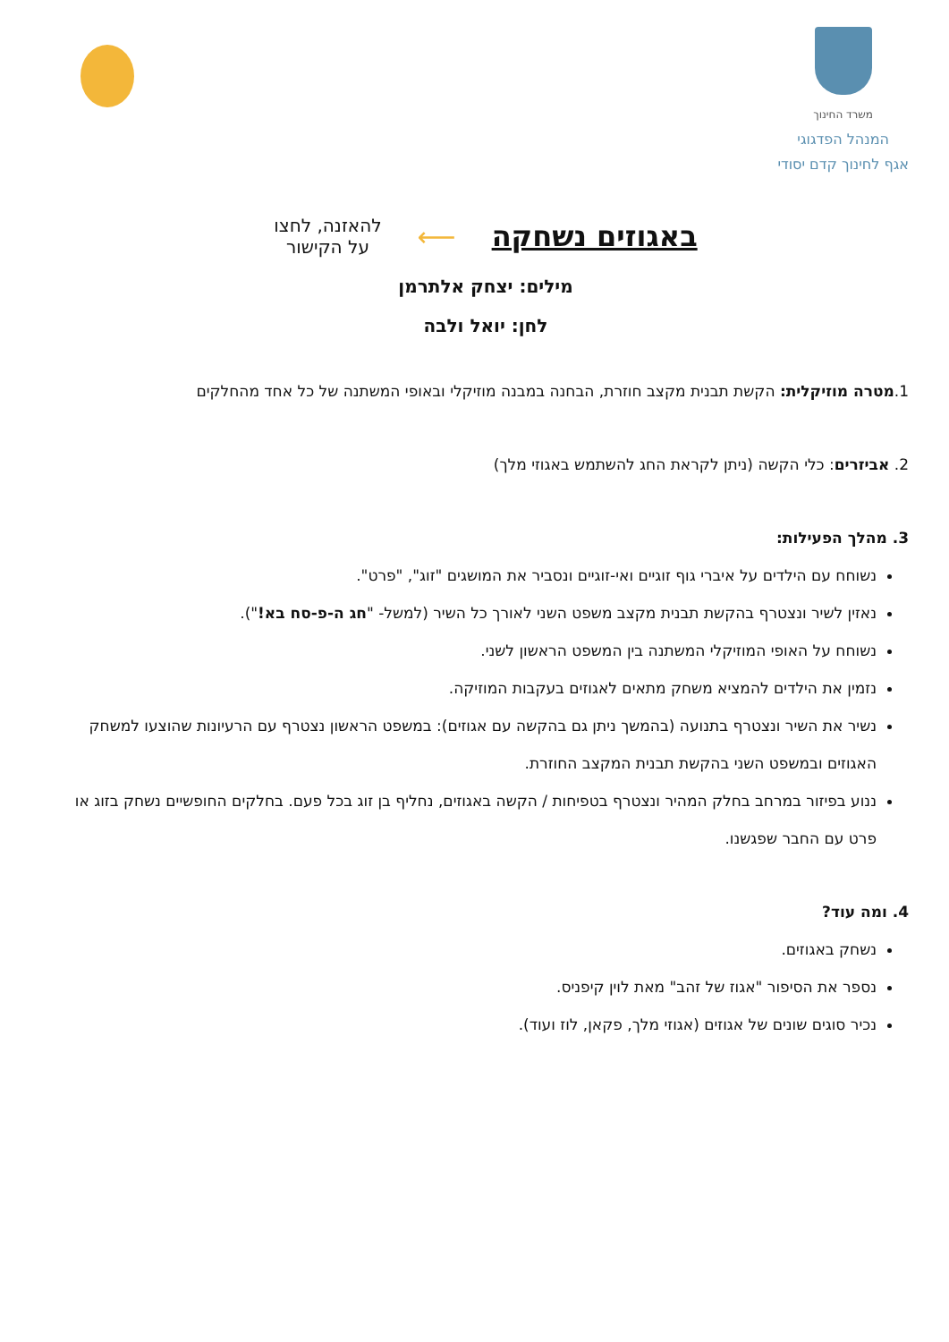משרד החינוך
המנהל הפדגוגי
אגף לחינוך קדם יסודי
באגוזים נשחקה ⟵
להאזנה, לחצו
על הקישור
מילים: יצחק אלתרמן
לחן: יואל ולבה
1.מטרה מוזיקלית: הקשת תבנית מקצב חוזרת, הבחנה במבנה מוזיקלי ובאופי המשתנה של כל אחד מהחלקים
2. אביזרים: כלי הקשה (ניתן לקראת החג להשתמש באגוזי מלך)
3. מהלך הפעילות:
נשוחח עם הילדים על איברי גוף זוגיים ואי-זוגיים ונסביר את המושגים "זוג", "פרט".
נאזין לשיר ונצטרף בהקשת תבנית מקצב משפט השני לאורך כל השיר (למשל- "חג ה-פ-סח בא!").
נשוחח על האופי המוזיקלי המשתנה בין המשפט הראשון לשני.
נזמין את הילדים להמציא משחק מתאים לאגוזים בעקבות המוזיקה.
נשיר את השיר ונצטרף בתנועה (בהמשך ניתן גם בהקשה עם אגוזים): במשפט הראשון נצטרף עם הרעיונות שהוצעו למשחק האגוזים ובמשפט השני בהקשת תבנית המקצב החוזרת.
ננוע בפיזור במרחב בחלק המהיר ונצטרף בטפיחות / הקשה באגוזים, נחליף בן זוג בכל פעם. בחלקים החופשיים נשחק בזוג או פרט עם החבר שפגשנו.
4. ומה עוד?
נשחק באגוזים.
נספר את הסיפור "אגוז של זהב" מאת לוין קיפניס.
נכיר סוגים שונים של אגוזים (אגוזי מלך, פקאן, לוז ועוד).